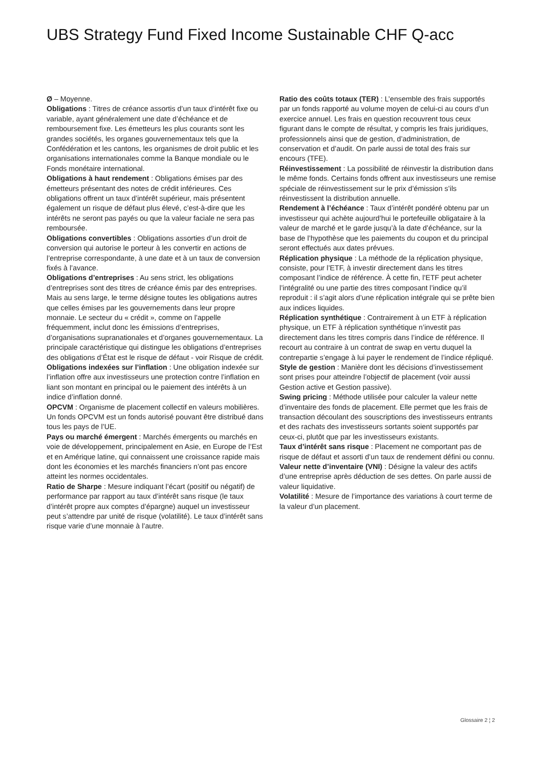UBS Strategy Fund Fixed Income Sustainable CHF Q-acc
Ø – Moyenne.
Obligations : Titres de créance assortis d’un taux d’intérêt fixe ou variable, ayant généralement une date d’échéance et de remboursement fixe. Les émetteurs les plus courants sont les grandes sociétés, les organes gouvernementaux tels que la Confédération et les cantons, les organismes de droit public et les organisations internationales comme la Banque mondiale ou le Fonds monétaire international.
Obligations à haut rendement : Obligations émises par des émetteurs présentant des notes de crédit inférieures. Ces obligations offrent un taux d’intérêt supérieur, mais présentent également un risque de défaut plus élevé, c’est-à-dire que les intérêts ne seront pas payés ou que la valeur faciale ne sera pas remboursée.
Obligations convertibles : Obligations assorties d’un droit de conversion qui autorise le porteur à les convertir en actions de l’entreprise correspondante, à une date et à un taux de conversion fixés à l’avance.
Obligations d’entreprises : Au sens strict, les obligations d’entreprises sont des titres de créance émis par des entreprises. Mais au sens large, le terme désigne toutes les obligations autres que celles émises par les gouvernements dans leur propre monnaie. Le secteur du « crédit », comme on l’appelle fréquemment, inclut donc les émissions d’entreprises, d’organisations supranationales et d’organes gouvernementaux. La principale caractéristique qui distingue les obligations d’entreprises des obligations d’État est le risque de défaut - voir Risque de crédit.
Obligations indexées sur l’inflation : Une obligation indexée sur l’inflation offre aux investisseurs une protection contre l’inflation en liant son montant en principal ou le paiement des intérêts à un indice d’inflation donné.
OPCVM : Organisme de placement collectif en valeurs mobilières. Un fonds OPCVM est un fonds autorisé pouvant être distribué dans tous les pays de l’UE.
Pays ou marché émergent : Marchés émergents ou marchés en voie de développement, principalement en Asie, en Europe de l’Est et en Amérique latine, qui connaissent une croissance rapide mais dont les économies et les marchés financiers n’ont pas encore atteint les normes occidentales.
Ratio de Sharpe : Mesure indiquant l’écart (positif ou négatif) de performance par rapport au taux d’intérêt sans risque (le taux d’intérêt propre aux comptes d’épargne) auquel un investisseur peut s’attendre par unité de risque (volatilité). Le taux d’intérêt sans risque varie d’une monnaie à l’autre.
Ratio des coûts totaux (TER) : L’ensemble des frais supportés par un fonds rapporté au volume moyen de celui-ci au cours d’un exercice annuel. Les frais en question recouvrent tous ceux figurant dans le compte de résultat, y compris les frais juridiques, professionnels ainsi que de gestion, d’administration, de conservation et d’audit. On parle aussi de total des frais sur encours (TFE).
Réinvestissement : La possibilité de réinvestir la distribution dans le même fonds. Certains fonds offrent aux investisseurs une remise spéciale de réinvestissement sur le prix d’émission s’ils réinvestissent la distribution annuelle.
Rendement à l’échéance : Taux d’intérêt pondéré obtenu par un investisseur qui achète aujourd’hui le portefeuille obligataire à la valeur de marché et le garde jusqu’à la date d’échéance, sur la base de l’hypothèse que les paiements du coupon et du principal seront effectués aux dates prévues.
Réplication physique : La méthode de la réplication physique, consiste, pour l’ETF, à investir directement dans les titres composant l’indice de référence. À cette fin, l’ETF peut acheter l’intégralité ou une partie des titres composant l’indice qu’il reproduit : il s’agit alors d’une réplication intégrale qui se prête bien aux indices liquides.
Réplication synthétique : Contrairement à un ETF à réplication physique, un ETF à réplication synthétique n’investit pas directement dans les titres compris dans l’indice de référence. Il recourt au contraire à un contrat de swap en vertu duquel la contrepartie s’engage à lui payer le rendement de l’indice répliqué.
Style de gestion : Manière dont les décisions d’investissement sont prises pour atteindre l’objectif de placement (voir aussi Gestion active et Gestion passive).
Swing pricing : Méthode utilisée pour calculer la valeur nette d’inventaire des fonds de placement. Elle permet que les frais de transaction découlant des souscriptions des investisseurs entrants et des rachats des investisseurs sortants soient supportés par ceux-ci, plutôt que par les investisseurs existants.
Taux d’intérêt sans risque : Placement ne comportant pas de risque de défaut et assorti d’un taux de rendement défini ou connu.
Valeur nette d’inventaire (VNI) : Désigne la valeur des actifs d’une entreprise après déduction de ses dettes. On parle aussi de valeur liquidative.
Volatilité : Mesure de l’importance des variations à court terme de la valeur d’un placement.
Glossaire 2 ¦ 2